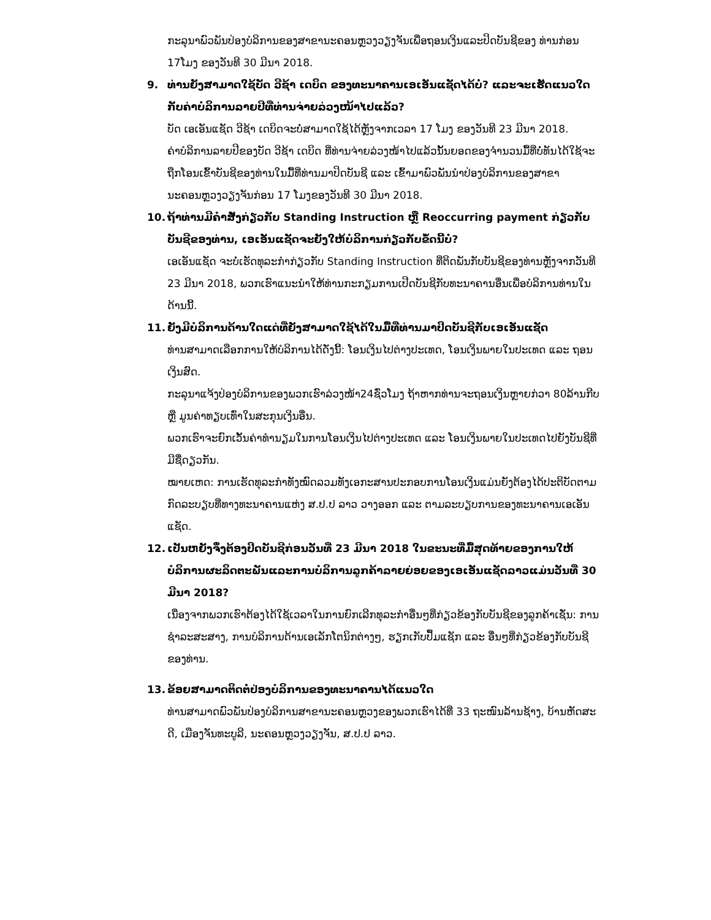ກະລຸນາພົວພັນປ່ອງບໍລິການຂອງສາຂານະຄອນຫຼວງວຽງຈັນເພື່ອຖອນເງິນແລະປິດບັນຊີຂອງ ທ່ານກ່ອນ 17ໂມງ ຂອງວັນທີ 30 ມີນາ 2018.
9. ທ່ານຍັງສາມາດໃຊ້ບັດ ວີຊ້າ ເດບິດ ຂອງທະນາຄານເອເອັນແຊັດໄດ້ບໍ່? ແລະຈະເຮັດແນວໃດກັບຄ່າບໍລິການລາຍປີທີ່ທ່ານຈ່າຍລ່ວງໜ້າໄປແລ້ວ?
ບັດ ເອເອັນແຊັດ ວີຊ້າ ເດບິດຈະບໍ່ສາມາດໃຊ້ໄດ້ຫຼັງຈາກເວລາ 17 ໂມງ ຂອງວັນທີ 23 ມີນາ 2018.
ຄ່າບໍລິການລາຍປີຂອງບັດ ວີຊ້າ ເດບິດ ທີ່ທ່ານຈ່າຍລ່ວງໜ້າໄປແລ້ວນັ້ນຍອດຂອງຈຳນວນມື້ທີ່ບໍ່ທັນໄດ້ໃຊ້ຈະຖືກໂອນເຂົ້າບັນຊີຂອງທ່ານໃນມື້ທີ່ທ່ານມາປິດບັນຊີ ແລະ ເຂົ້າມາພົວພັນນຳປ່ອງບໍລິການຂອງສາຂານະຄອນຫຼວງວຽງຈັນກ່ອນ 17 ໂມງຂອງວັນທີ 30 ມີນາ 2018.
10. ຖ້າທ່ານມີຄຳສັ່ງກ່ຽວກັບ Standing Instruction ຫຼື Reoccurring payment ກ່ຽວກັບບັນຊີຂອງທ່ານ, ເອເອັນແຊັດຈະຍັງໃຫ້ບໍລິການກ່ຽວກັບຂໍ້ດນີ້ບໍ່?
ເອເອັນແຊັດ ຈະບໍ່ເຮັດທຸລະກຳກ່ຽວກັບ Standing Instruction ທີ່ຕິດພັນກັບບັນຊີຂອງທ່ານຫຼັງຈາກວັນທີ 23 ມີນາ 2018, ພວກເຮົາແນະນຳໃຫ້ທ່ານກະກຽມການເປີດບັນຊີກັບທະນາຄານອື່ນເພື່ອບໍລິການທ່ານໃນດ້ານນີ້.
11. ຍັງມີບໍລິການດ້ານໃດແດ່ທີ່ຍັງສາມາດໃຊ້ໄດ້ໃນມື້ທີ່ທ່ານມາປິດບັນຊີກັບເອເອັນແຊັດ
ທ່ານສາມາດເລືອກການໃຫ້ບໍລິການໄດ້ດັ່ງນີ້: ໂອນເງິນໄປຕ່າງປະເທດ, ໂອນເງິນພາຍໃນປະເທດ ແລະ ຖອນເງິນສົດ.
ກະລຸນາແຈ້ງປ່ອງບໍລິການຂອງພວກເຮົາລ່ວງໜ້າ24ຊົ່ວໂມງ ຖ້າຫາກທ່ານຈະຖອນເງິນຫຼາຍກ່ວາ 80ລ້ານກີບ ຫຼື ມູນຄ່າທຽບເທົ່າໃນສະກຸນເງິນອື່ນ.
ພວກເຮົາຈະຍົກເວັ້ນຄ່າທຳນຽມໃນການໂອນເງິນໄປຕ່າງປະເທດ ແລະ ໂອນເງິນພາຍໃນປະເທດໄປຍັງບັນຊີທີ່ມີຊື່ດຽວກັນ.
ໝາຍເຫດ: ການເຮັດທຸລະກຳທັງໝົດລວມທັງເອກະສານປະກອບການໂອນເງິນແມ່ນຍັງຕ້ອງໄດ້ປະຕິບັດຕາມກົດລະບຽບທີ່ທາງທະນາຄານແຫ່ງ ສ.ປ.ປ ລາວ ວາງອອກ ແລະ ຕາມລະບຽບການຂອງທະນາຄານເອເອັນແຊັດ.
12. ເປັນຫຍັງຈຶ່ງຕ້ອງປິດບັນຊີກ່ອນວັນທີ່ 23 ມີນາ 2018 ໃນຂະນະທີ່ມື້ສຸດທ້າຍຂອງການໃຫ້ບໍລິການຜະລິດຕະພັນແລະການບໍລິການລູກຄ້າລາຍຍ່ອຍຂອງເອເອັນແຊັດລາວແມ່ນວັນທີ່ 30 ມີນາ 2018?
ເນື່ອງຈາກພວກເຮົາຕ້ອງໄດ້ໃຊ້ເວລາໃນການຍົກເລີກທຸລະກຳອື່ນໆທີ່ກ່ຽວຂ້ອງກັບບັນຊີຂອງລູກຄ້າເຊັ່ນ: ການຊຳລະສະສາງ, ການບໍລິການດ້ານເອເລັກໂຕນິກຕ່າງໆ, ຮຽກເກັບປຶ້ມແຊັກ ແລະ ອື່ນໆທີ່ກ່ຽວຂ້ອງກັບບັນຊີຂອງທ່ານ.
13. ຂ້ອຍສາມາດຕິດຕໍ່ປ່ອງບໍລິການຂອງທະນາຄານໄດ້ແນວໃດ
ທ່ານສາມາດພົວພັນປ່ອງບໍລິການສາຂານະຄອນຫຼວງຂອງພວກເຮົາໄດ້ທີ່ 33 ຖະໜົນລ້ານຊ້າງ, ບ້ານຫັດສະດີ, ເມືອງຈັນທະບູລີ, ນະຄອນຫຼວງວຽງຈັນ, ສ.ປ.ປ ລາວ.